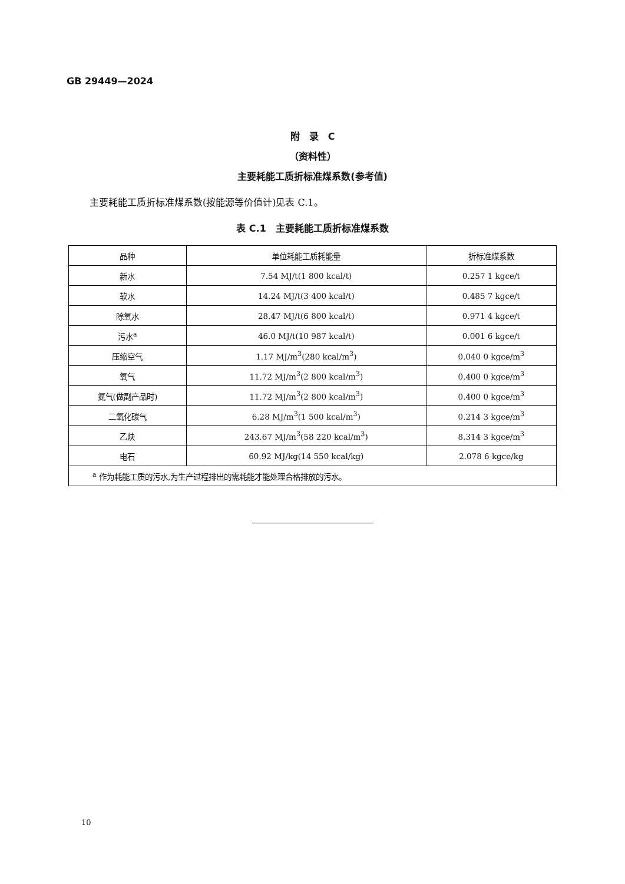GB 29449—2024
附　录　C
（资料性）
主要耗能工质折标准煤系数(参考值)
主要耗能工质折标准煤系数(按能源等价值计)见表 C.1。
表 C.1　主要耗能工质折标准煤系数
| 品种 | 单位耗能工质耗能量 | 折标准煤系数 |
| --- | --- | --- |
| 新水 | 7.54 MJ/t(1 800 kcal/t) | 0.257 1 kgce/t |
| 软水 | 14.24 MJ/t(3 400 kcal/t) | 0.485 7 kgce/t |
| 除氧水 | 28.47 MJ/t(6 800 kcal/t) | 0.971 4 kgce/t |
| 污水<sup>a</sup> | 46.0 MJ/t(10 987 kcal/t) | 0.001 6 kgce/t |
| 压缩空气 | 1.17 MJ/m<sup>3</sup>(280 kcal/m<sup>3</sup>) | 0.040 0 kgce/m<sup>3</sup> |
| 氧气 | 11.72 MJ/m<sup>3</sup>(2 800 kcal/m<sup>3</sup>) | 0.400 0 kgce/m<sup>3</sup> |
| 氮气(做副产品时) | 11.72 MJ/m<sup>3</sup>(2 800 kcal/m<sup>3</sup>) | 0.400 0 kgce/m<sup>3</sup> |
| 二氧化碳气 | 6.28 MJ/m<sup>3</sup>(1 500 kcal/m<sup>3</sup>) | 0.214 3 kgce/m<sup>3</sup> |
| 乙炔 | 243.67 MJ/m<sup>3</sup>(58 220 kcal/m<sup>3</sup>) | 8.314 3 kgce/m<sup>3</sup> |
| 电石 | 60.92 MJ/kg(14 550 kcal/kg) | 2.078 6 kgce/kg |
| <sup>a</sup> 作为耗能工质的污水,为生产过程排出的需耗能才能处理合格排放的污水。 | | |
10